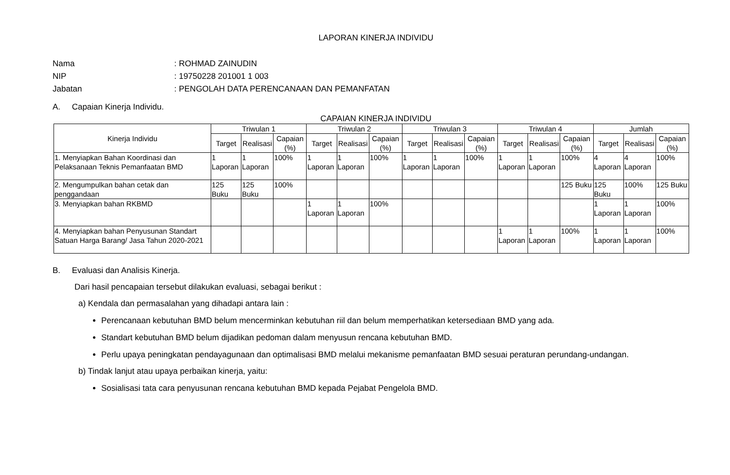LAPORAN KINERJA INDIVIDU
Nama: ROHMAD ZAINUDIN
NIP: 19750228 201001 1 003
Jabatan: PENGOLAH DATA PERENCANAAN DAN PEMANFATAN
A. Capaian Kinerja Individu.
CAPAIAN KINERJA INDIVIDU
| Kinerja Individu | Triwulan 1 | | | Triwulan 2 | | | Triwulan 3 | | | Triwulan 4 | | | Jumlah | | |
| --- | --- | --- | --- | --- | --- | --- | --- | --- | --- | --- | --- | --- | --- | --- | --- |
| | Target | Realisasi | Capaian (%) | Target | Realisasi | Capaian (%) | Target | Realisasi | Capaian (%) | Target | Realisasi | Capaian (%) | Target | Realisasi | Capaian (%) |
| 1. Menyiapkan Bahan Koordinasi dan Pelaksanaan Teknis Pemanfaatan BMD | 1 Laporan | 1 Laporan | 100% | 1 Laporan | 1 Laporan | 100% | 1 Laporan | 1 Laporan | 100% | 1 Laporan | 1 Laporan | 100% | 4 Laporan | 4 Laporan | 100% |
| 2. Mengumpulkan bahan cetak dan penggandaan | 125 Buku | 125 Buku | 100% | | | | | | | | | 125 Buku | 125 Buku | 100% | 125 Buku |
| 3. Menyiapkan bahan RKBMD | | | | 1 Laporan | 1 Laporan | 100% | | | | | | | 1 Laporan | 1 Laporan | 100% |
| 4. Menyiapkan bahan Penyusunan Standart Satuan Harga Barang/ Jasa Tahun 2020-2021 | | | | | | | | | | 1 Laporan | 1 Laporan | 100% | 1 Laporan | 1 Laporan | 100% |
B. Evaluasi dan Analisis Kinerja.
Dari hasil pencapaian tersebut dilakukan evaluasi, sebagai berikut :
a) Kendala dan permasalahan yang dihadapi antara lain :
Perencanaan kebutuhan BMD belum mencerminkan kebutuhan riil dan belum memperhatikan ketersediaan BMD yang ada.
Standart kebutuhan BMD belum dijadikan pedoman dalam menyusun rencana kebutuhan BMD.
Perlu upaya peningkatan pendayagunaan dan optimalisasi BMD melalui mekanisme pemanfaatan BMD sesuai peraturan perundang-undangan.
b) Tindak lanjut atau upaya perbaikan kinerja, yaitu:
Sosialisasi tata cara penyusunan rencana kebutuhan BMD kepada Pejabat Pengelola BMD.